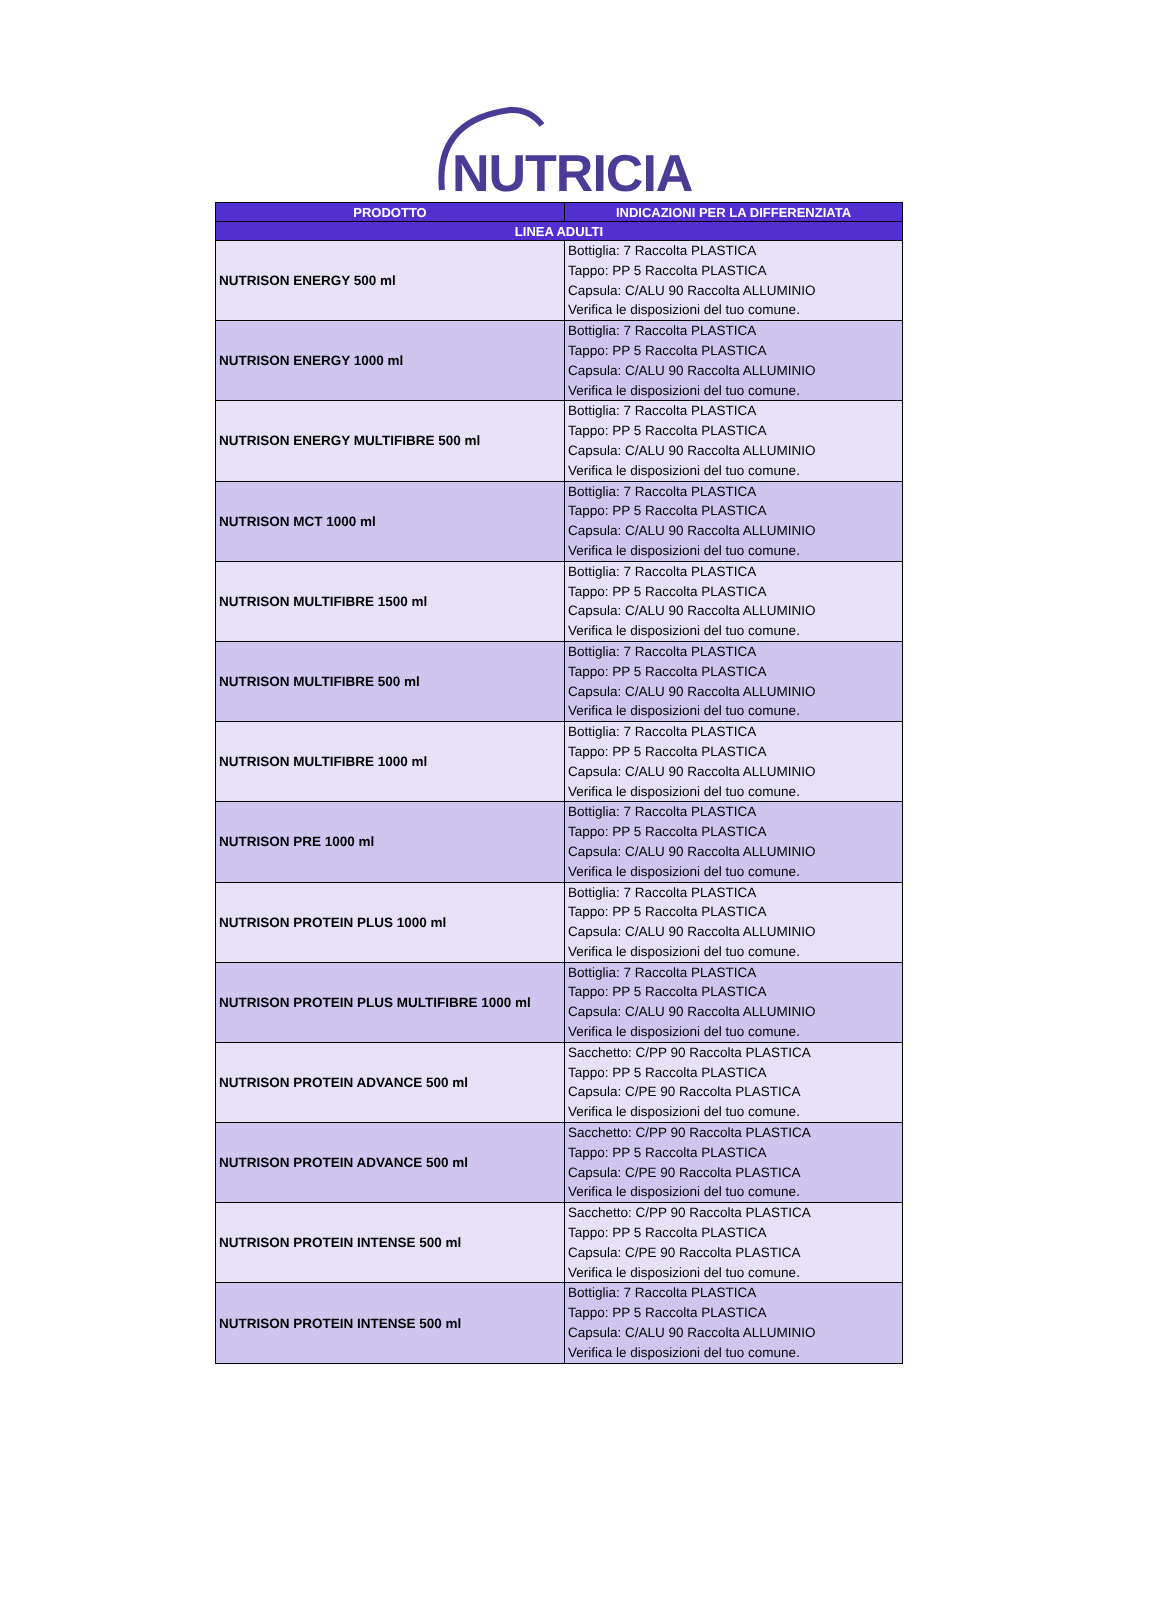NUTRICIA
| PRODOTTO | INDICAZIONI PER LA DIFFERENZIATA |
| --- | --- |
| LINEA ADULTI | |
| NUTRISON ENERGY 500 ml | Bottiglia: 7 Raccolta PLASTICA Tappo: PP 5 Raccolta PLASTICA Capsula: C/ALU 90 Raccolta ALLUMINIO Verifica le disposizioni del tuo comune. |
| NUTRISON ENERGY 1000 ml | Bottiglia: 7 Raccolta PLASTICA Tappo: PP 5 Raccolta PLASTICA Capsula: C/ALU 90 Raccolta ALLUMINIO Verifica le disposizioni del tuo comune. |
| NUTRISON ENERGY MULTIFIBRE 500 ml | Bottiglia: 7 Raccolta PLASTICA Tappo: PP 5 Raccolta PLASTICA Capsula: C/ALU 90 Raccolta ALLUMINIO Verifica le disposizioni del tuo comune. |
| NUTRISON MCT 1000 ml | Bottiglia: 7 Raccolta PLASTICA Tappo: PP 5 Raccolta PLASTICA Capsula: C/ALU 90 Raccolta ALLUMINIO Verifica le disposizioni del tuo comune. |
| NUTRISON MULTIFIBRE 1500 ml | Bottiglia: 7 Raccolta PLASTICA Tappo: PP 5 Raccolta PLASTICA Capsula: C/ALU 90 Raccolta ALLUMINIO Verifica le disposizioni del tuo comune. |
| NUTRISON MULTIFIBRE 500 ml | Bottiglia: 7 Raccolta PLASTICA Tappo: PP 5 Raccolta PLASTICA Capsula: C/ALU 90 Raccolta ALLUMINIO Verifica le disposizioni del tuo comune. |
| NUTRISON MULTIFIBRE 1000 ml | Bottiglia: 7 Raccolta PLASTICA Tappo: PP 5 Raccolta PLASTICA Capsula: C/ALU 90 Raccolta ALLUMINIO Verifica le disposizioni del tuo comune. |
| NUTRISON PRE 1000 ml | Bottiglia: 7 Raccolta PLASTICA Tappo: PP 5 Raccolta PLASTICA Capsula: C/ALU 90 Raccolta ALLUMINIO Verifica le disposizioni del tuo comune. |
| NUTRISON PROTEIN PLUS 1000 ml | Bottiglia: 7 Raccolta PLASTICA Tappo: PP 5 Raccolta PLASTICA Capsula: C/ALU 90 Raccolta ALLUMINIO Verifica le disposizioni del tuo comune. |
| NUTRISON PROTEIN PLUS MULTIFIBRE 1000 ml | Bottiglia: 7 Raccolta PLASTICA Tappo: PP 5 Raccolta PLASTICA Capsula: C/ALU 90 Raccolta ALLUMINIO Verifica le disposizioni del tuo comune. |
| NUTRISON PROTEIN ADVANCE 500 ml | Sacchetto: C/PP 90 Raccolta PLASTICA Tappo: PP 5 Raccolta PLASTICA Capsula: C/PE 90 Raccolta PLASTICA Verifica le disposizioni del tuo comune. |
| NUTRISON PROTEIN ADVANCE 500 ml | Sacchetto: C/PP 90 Raccolta PLASTICA Tappo: PP 5 Raccolta PLASTICA Capsula: C/PE 90 Raccolta PLASTICA Verifica le disposizioni del tuo comune. |
| NUTRISON PROTEIN INTENSE 500 ml | Sacchetto: C/PP 90 Raccolta PLASTICA Tappo: PP 5 Raccolta PLASTICA Capsula: C/PE 90 Raccolta PLASTICA Verifica le disposizioni del tuo comune. |
| NUTRISON PROTEIN INTENSE 500 ml | Bottiglia: 7 Raccolta PLASTICA Tappo: PP 5 Raccolta PLASTICA Capsula: C/ALU 90 Raccolta ALLUMINIO Verifica le disposizioni del tuo comune. |